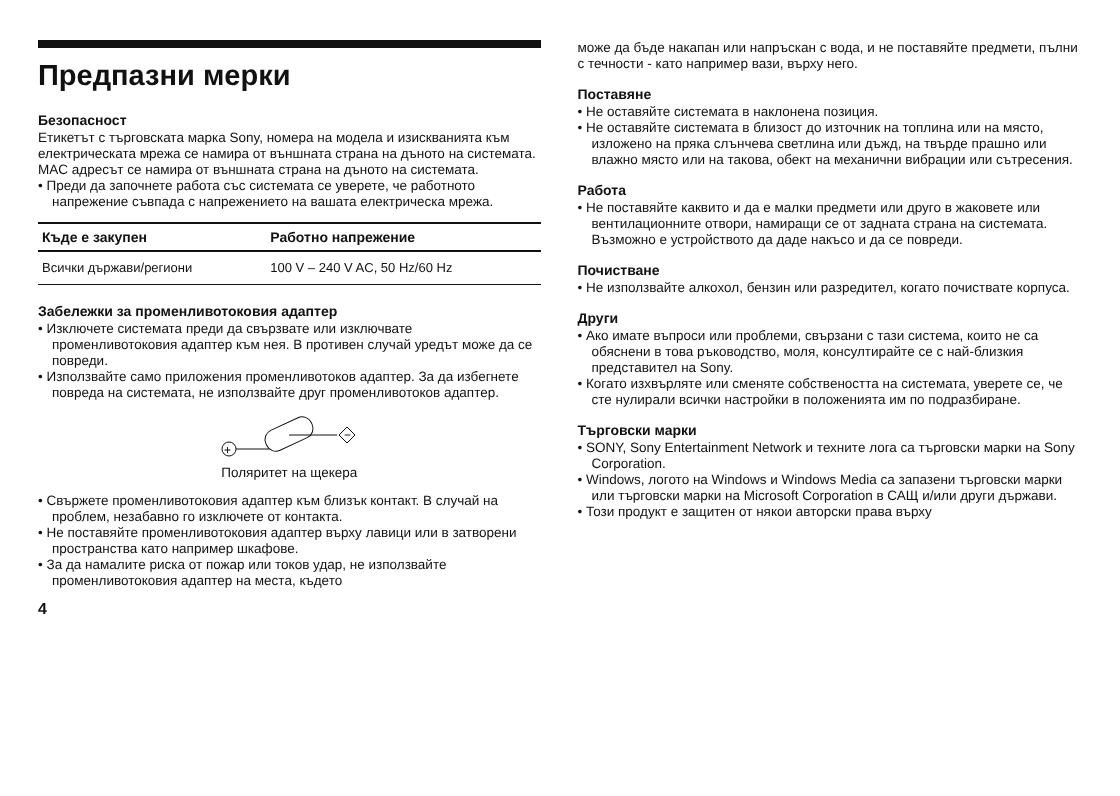Предпазни мерки
Безопасност
Етикетът с търговската марка Sony, номера на модела и изискванията към електрическата мрежа се намира от външната страна на дъното на системата.
MAC адресът се намира от външната страна на дъното на системата.
• Преди да започнете работа със системата се уверете, че работното напрежение съвпада с напрежението на вашата електрическа мрежа.
| Къде е закупен | Работно напрежение |
| --- | --- |
| Всички държави/региони | 100 V – 240 V AC, 50 Hz/60 Hz |
Забележки за променливотоковия адаптер
• Изключете системата преди да свързвате или изключвате променливотоковия адаптер към нея. В противен случай уредът може да се повреди.
• Използвайте само приложения променливотоков адаптер. За да избегнете повреда на системата, не използвайте друг променливотоков адаптер.
+
−
Поляритет на щекера
• Свържете променливотоковия адаптер към близък контакт. В случай на проблем, незабавно го изключете от контакта.
• Не поставяйте променливотоковия адаптер върху лавици или в затворени пространства като например шкафове.
• За да намалите риска от пожар или токов удар, не използвайте променливотоковия адаптер на места, където
4
може да бъде накапан или напръскан с вода, и не поставяйте предмети, пълни с течности - като например вази, върху него.
Поставяне
• Не оставяйте системата в наклонена позиция.
• Не оставяйте системата в близост до източник на топлина или на място, изложено на пряка слънчева светлина или дъжд, на твърде прашно или влажно място или на такова, обект на механични вибрации или сътресения.
Работа
• Не поставяйте каквито и да е малки предмети или друго в жаковете или вентилационните отвори, намиращи се от задната страна на системата. Възможно е устройството да даде накъсо и да се повреди.
Почистване
• Не използвайте алкохол, бензин или разредител, когато почиствате корпуса.
Други
• Ако имате въпроси или проблеми, свързани с тази система, които не са обяснени в това ръководство, моля, консултирайте се с най-близкия представител на Sony.
• Когато изхвърляте или сменяте собствеността на системата, уверете се, че сте нулирали всички настройки в положенията им по подразбиране.
Търговски марки
• SONY, Sony Entertainment Network и техните лога са търговски марки на Sony Corporation.
• Windows, логото на Windows и Windows Media са запазени търговски марки или търговски марки на Microsoft Corporation в САЩ и/или други държави.
• Този продукт е защитен от някои авторски права върху